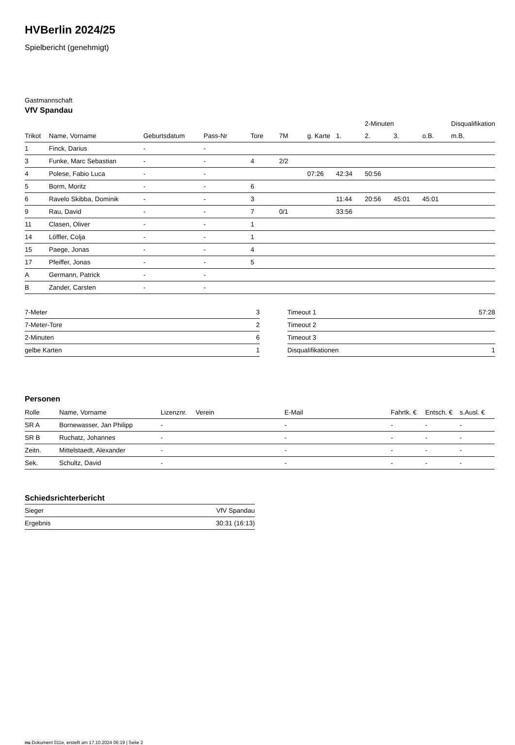HVBerlin 2024/25
Spielbericht (genehmigt)
Gastmannschaft
VfV Spandau
| | | | | | | | | 2-Minuten | | | Disqualifikation |
| --- | --- | --- | --- | --- | --- | --- | --- | --- | --- | --- | --- |
| Trikot | Name, Vorname | Geburtsdatum | Pass-Nr | Tore | 7M | g. Karte | 1. | 2. | 3. | o.B. | m.B. |
| 1 | Finck, Darius | - | - | | | | | | | | |
| 3 | Funke, Marc Sebastian | - | - | 4 | 2/2 | | | | | | |
| 4 | Polese, Fabio Luca | - | - | | | 07:26 | 42:34 | 50:56 | | | |
| 5 | Borm, Moritz | - | - | 6 | | | | | | | |
| 6 | Ravelo Skibba, Dominik | - | - | 3 | | | 11:44 | 20:56 | 45:01 | 45:01 | |
| 9 | Rau, David | - | - | 7 | 0/1 | | 33:56 | | | | |
| 11 | Clasen, Oliver | - | - | 1 | | | | | | | |
| 14 | Löffler, Colja | - | - | 1 | | | | | | | |
| 15 | Paege, Jonas | - | - | 4 | | | | | | | |
| 17 | Pfeiffer, Jonas | - | - | 5 | | | | | | | |
| A | Germann, Patrick | - | - | | | | | | | | |
| B | Zander, Carsten | - | - | | | | | | | | |
| 7-Meter | 3 |
| 7-Meter-Tore | 2 |
| 2-Minuten | 6 |
| gelbe Karten | 1 |
| Timeout 1 | 57:28 |
| Timeout 2 | |
| Timeout 3 | |
| Disqualifikationen | 1 |
Personen
| Rolle | Name, Vorname | Lizenznr. | Verein | E-Mail | Fahrtk. € | Entsch. € | s.Ausl. € |
| --- | --- | --- | --- | --- | --- | --- | --- |
| SR A | Bornewasser, Jan Philipp | - | | - | - | - | - |
| SR B | Ruchatz, Johannes | - | | - | - | - | - |
| Zeitn. | Mittelstaedt, Alexander | - | | - | - | - | - |
| Sek. | Schultz, David | - | | - | - | - | - |
Schiedsrichterbericht
| Sieger | VfV Spandau |
| Ergebnis | 30:31 (16:13) |
nu.Dokument 011e, erstellt am 17.10.2024 06:19 | Seite 2